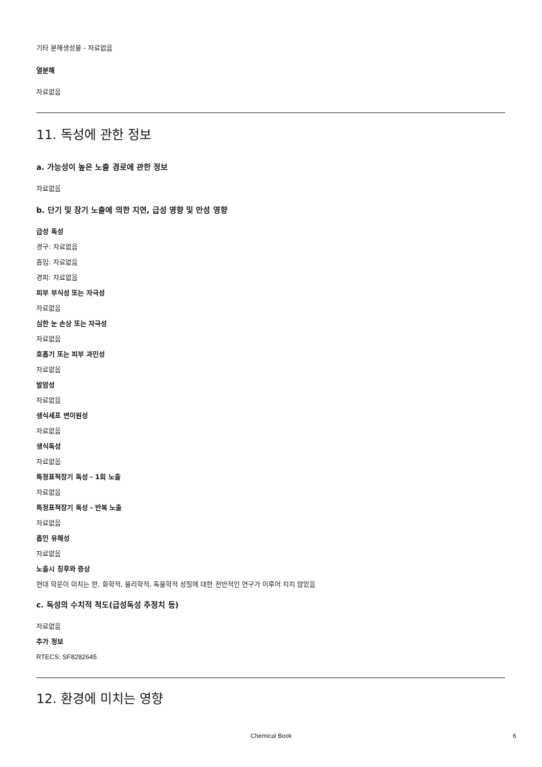기타 분해생성물 - 자료없음
열분해
자료없음
11. 독성에 관한 정보
a. 가능성이 높은 노출 경로에 관한 정보
자료없음
b. 단기 및 장기 노출에 의한 지연, 급성 영향 및 만성 영향
급성 독성
경구: 자료없음
흡입: 자료없음
경피: 자료없음
피부 부식성 또는 자극성
자료없음
심한 눈 손상 또는 자극성
자료없음
호흡기 또는 피부 과민성
자료없음
발암성
자료없음
생식세포 변이원성
자료없음
생식독성
자료없음
특정표적장기 독성 - 1회 노출
자료없음
특정표적장기 독성 - 반복 노출
자료없음
흡인 유해성
자료없음
노출시 징후와 증상
현대 학문이 미치는 한, 화학적, 물리학적, 독물학적 성질에 대한 전반적인 연구가 이루어 지지 않았음
c. 독성의 수치적 척도(급성독성 추정치 등)
자료없음
추가 정보
RTECS: SF8282645
12. 환경에 미치는 영향
Chemical Book 6